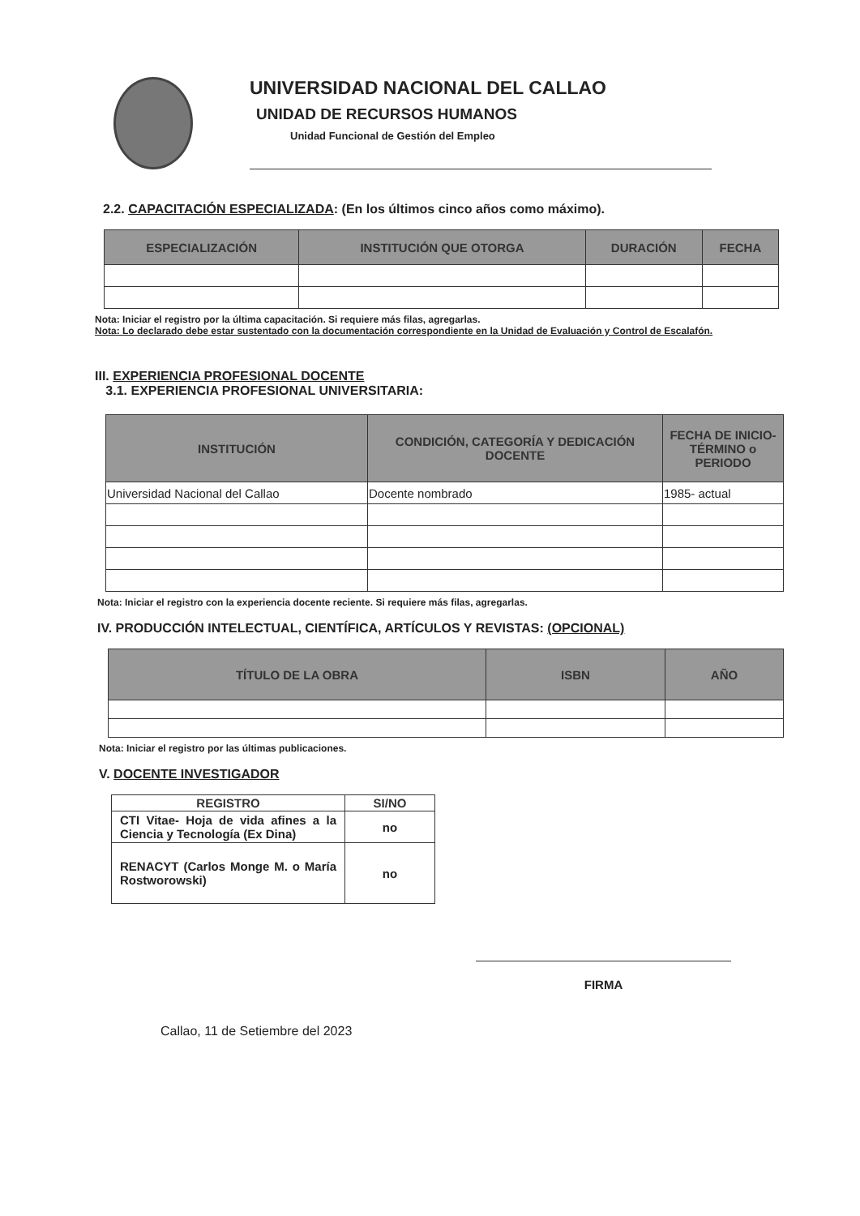UNIVERSIDAD NACIONAL DEL CALLAO
UNIDAD DE RECURSOS HUMANOS
Unidad Funcional de Gestión del Empleo
2.2. CAPACITACIÓN ESPECIALIZADA: (En los últimos cinco años como máximo).
| ESPECIALIZACIÓN | INSTITUCIÓN QUE OTORGA | DURACIÓN | FECHA |
| --- | --- | --- | --- |
Nota: Iniciar el registro por la última capacitación. Si requiere más filas, agregarlas.
Nota: Lo declarado debe estar sustentado con la documentación correspondiente en la Unidad de Evaluación y Control de Escalafón.
III. EXPERIENCIA PROFESIONAL DOCENTE
3.1. EXPERIENCIA PROFESIONAL UNIVERSITARIA:
| INSTITUCIÓN | CONDICIÓN, CATEGORÍA Y DEDICACIÓN DOCENTE | FECHA DE INICIO-TÉRMINO o PERIODO |
| --- | --- | --- |
| Universidad Nacional del Callao | Docente nombrado | 1985- actual |
Nota: Iniciar el registro con la experiencia docente reciente. Si requiere más filas, agregarlas.
IV. PRODUCCIÓN INTELECTUAL, CIENTÍFICA, ARTÍCULOS Y REVISTAS: (OPCIONAL)
| TÍTULO DE LA OBRA | ISBN | AÑO |
| --- | --- | --- |
Nota: Iniciar el registro por las últimas publicaciones.
V. DOCENTE INVESTIGADOR
| REGISTRO | SI/NO |
| --- | --- |
| CTI Vitae- Hoja de vida afines a la Ciencia y Tecnología (Ex Dina) | no |
| RENACYT (Carlos Monge M. o María Rostworowski) | no |
FIRMA
Callao, 11 de Setiembre del 2023